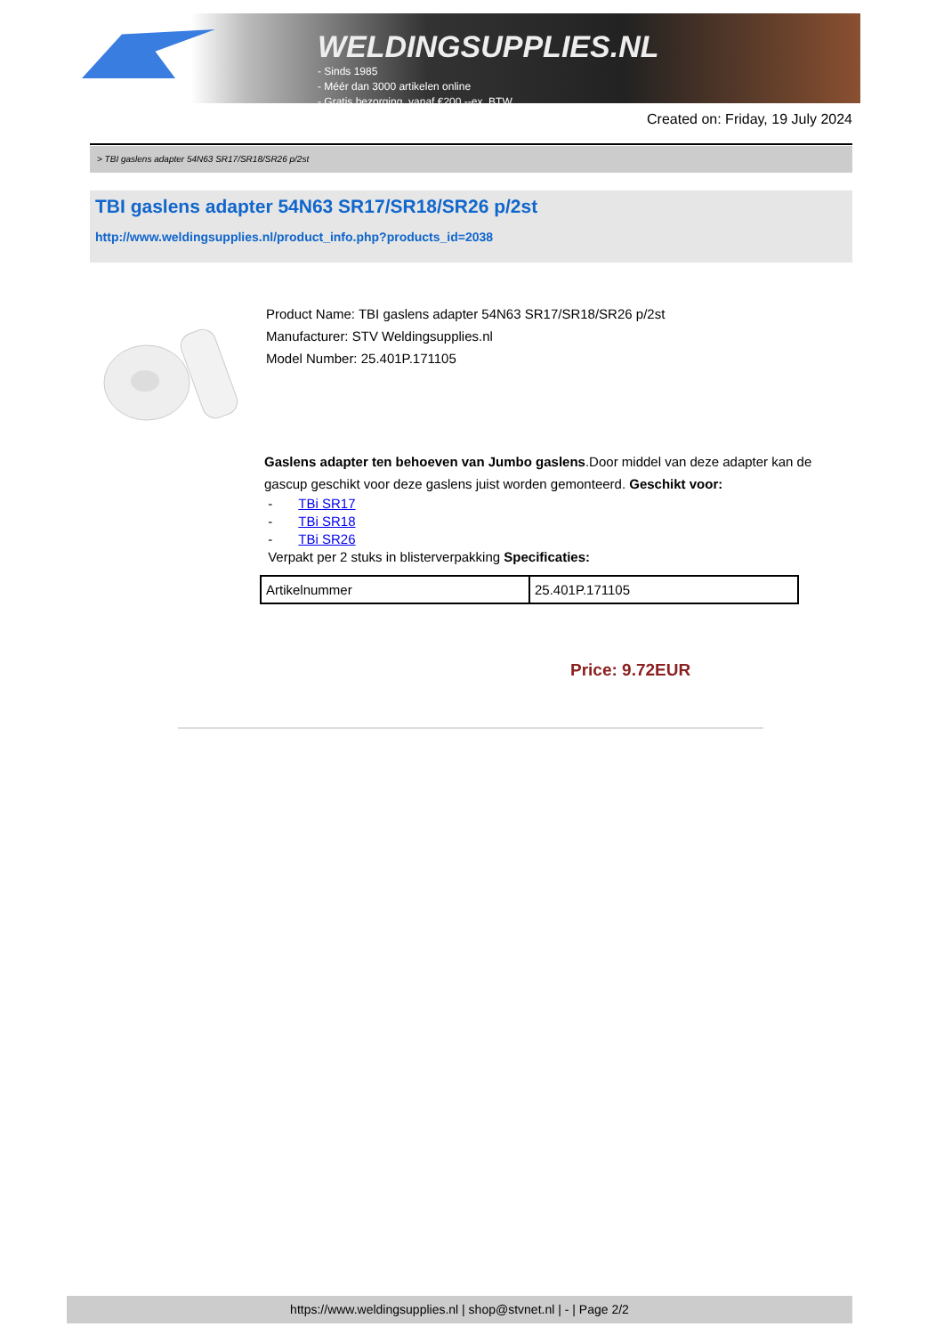WELDINGSUPPLIES.NL
- Sinds 1985
- Méér dan 3000 artikelen online
- Gratis bezorging, vanaf €200,--ex. BTW
Created on: Friday, 19 July 2024
> TBI gaslens adapter 54N63 SR17/SR18/SR26 p/2st
TBI gaslens adapter 54N63 SR17/SR18/SR26 p/2st
http://www.weldingsupplies.nl/product_info.php?products_id=2038
Product Name: TBI gaslens adapter 54N63 SR17/SR18/SR26 p/2st
Manufacturer: STV Weldingsupplies.nl
Model Number: 25.401P.171105
Gaslens adapter ten behoeven van Jumbo gaslens.Door middel van deze adapter kan de gascup geschikt voor deze gaslens juist worden gemonteerd. Geschikt voor:
- TBi SR17
- TBi SR18
- TBi SR26
Verpakt per 2 stuks in blisterverpakking Specificaties:
| Artikelnummer | 25.401P.171105 |
Price: 9.72EUR
https://www.weldingsupplies.nl | shop@stvnet.nl | - | Page 2/2